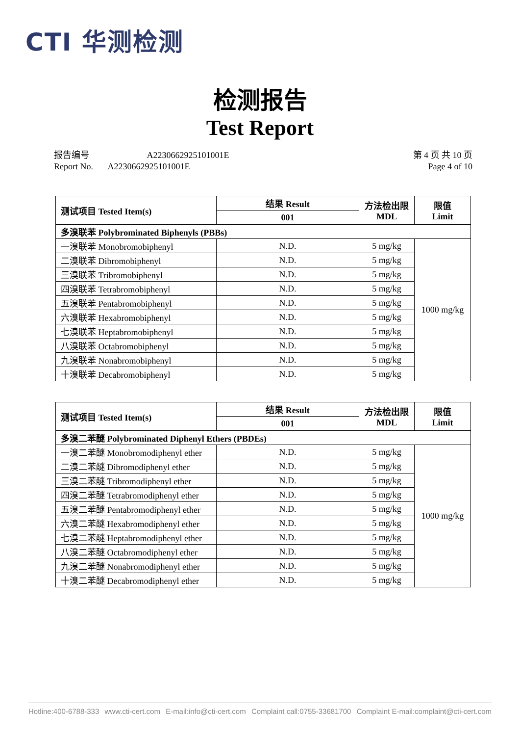CTI 华测检测
检测报告
Test Report
报告编号 A2230662925101001E
Report No. A2230662925101001E
第 4 页 共 10 页
Page 4 of 10
| 测试项目 Tested Item(s) | 结果 Result | 方法检出限 MDL | 限值 Limit |
| --- | --- | --- | --- |
| | 001 | | |
| 多溴联苯 Polybrominated Biphenyls (PBBs) | | | |
| 一溴联苯 Monobromobiphenyl | N.D. | 5 mg/kg | 1000 mg/kg |
| 二溴联苯 Dibromobiphenyl | N.D. | 5 mg/kg | |
| 三溴联苯 Tribromobiphenyl | N.D. | 5 mg/kg | |
| 四溴联苯 Tetrabromobiphenyl | N.D. | 5 mg/kg | |
| 五溴联苯 Pentabromobiphenyl | N.D. | 5 mg/kg | |
| 六溴联苯 Hexabromobiphenyl | N.D. | 5 mg/kg | |
| 七溴联苯 Heptabromobiphenyl | N.D. | 5 mg/kg | |
| 八溴联苯 Octabromobiphenyl | N.D. | 5 mg/kg | |
| 九溴联苯 Nonabromobiphenyl | N.D. | 5 mg/kg | |
| 十溴联苯 Decabromobiphenyl | N.D. | 5 mg/kg | |
| 测试项目 Tested Item(s) | 结果 Result | 方法检出限 MDL | 限值 Limit |
| --- | --- | --- | --- |
| | 001 | | |
| 多溴二苯醚 Polybrominated Diphenyl Ethers (PBDEs) | | | |
| 一溴二苯醚 Monobromodiphenyl ether | N.D. | 5 mg/kg | 1000 mg/kg |
| 二溴二苯醚 Dibromodiphenyl ether | N.D. | 5 mg/kg | |
| 三溴二苯醚 Tribromodiphenyl ether | N.D. | 5 mg/kg | |
| 四溴二苯醚 Tetrabromodiphenyl ether | N.D. | 5 mg/kg | |
| 五溴二苯醚 Pentabromodiphenyl ether | N.D. | 5 mg/kg | |
| 六溴二苯醚 Hexabromodiphenyl ether | N.D. | 5 mg/kg | |
| 七溴二苯醚 Heptabromodiphenyl ether | N.D. | 5 mg/kg | |
| 八溴二苯醚 Octabromodiphenyl ether | N.D. | 5 mg/kg | |
| 九溴二苯醚 Nonabromodiphenyl ether | N.D. | 5 mg/kg | |
| 十溴二苯醚 Decabromodiphenyl ether | N.D. | 5 mg/kg | |
Hotline:400-6788-333 www.cti-cert.com E-mail:info@cti-cert.com Complaint call:0755-33681700 Complaint E-mail:complaint@cti-cert.com